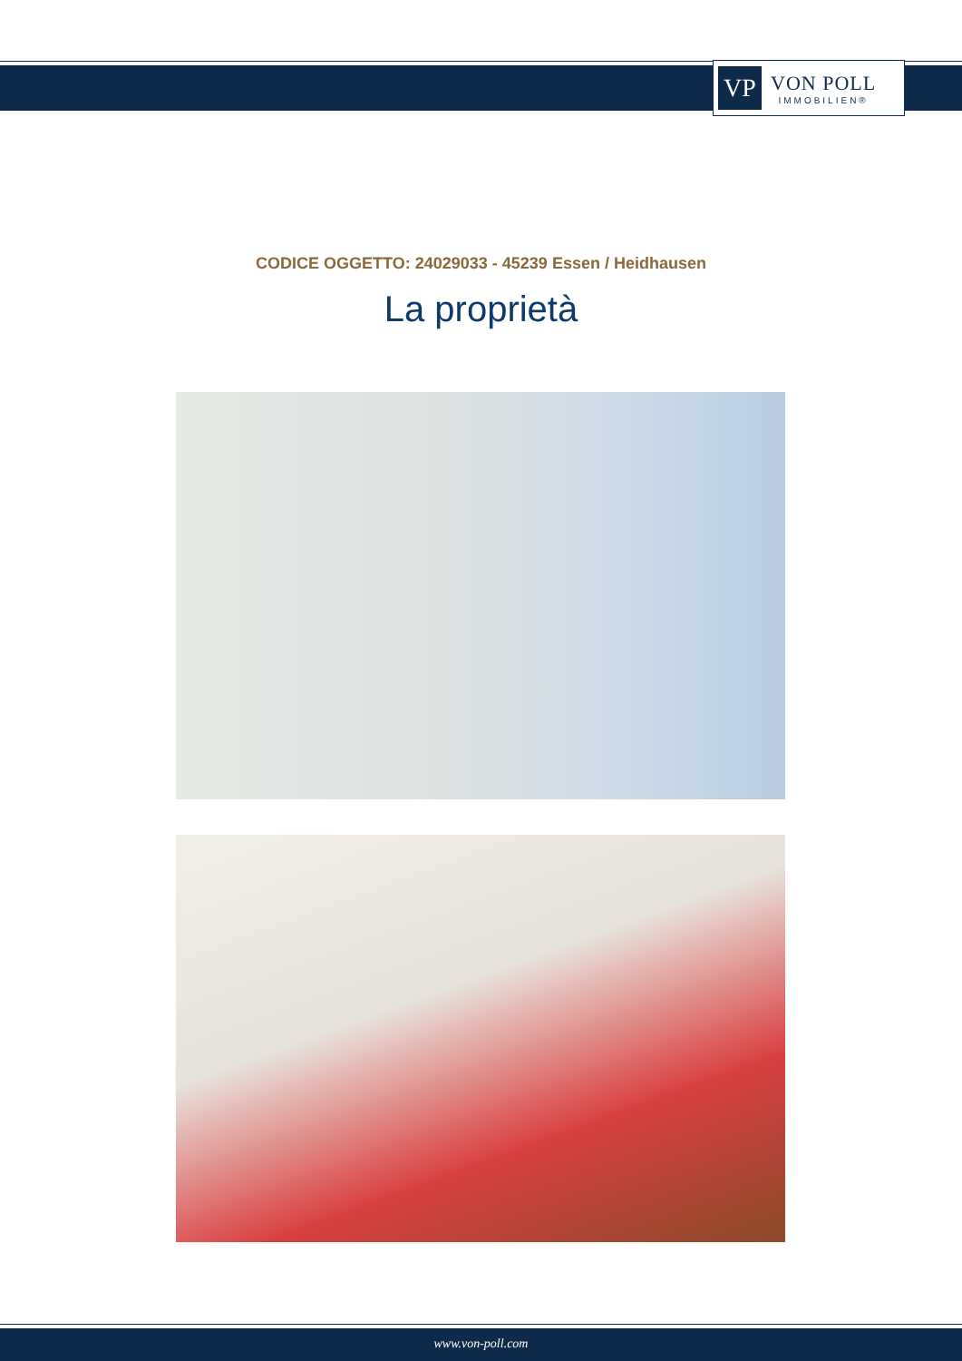VP
VON POLL
IMMOBILIEN®
CODICE OGGETTO: 24029033 - 45239 Essen / Heidhausen
La proprietà
www.von-poll.com